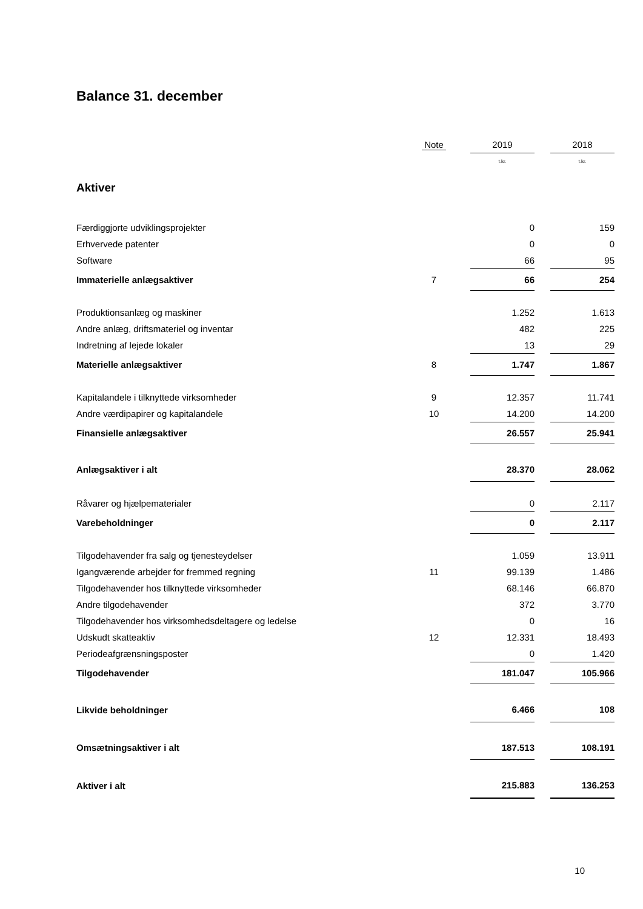Balance 31. december
| | Note | 2019 | | 2018 |
| --- | --- | --- | --- | --- |
| | | t.kr. | | t.kr. |
| Aktiver | | | | |
| Færdiggjorte udviklingsprojekter | | 0 | | 159 |
| Erhvervede patenter | | 0 | | 0 |
| Software | | 66 | | 95 |
| Immaterielle anlægsaktiver | 7 | 66 | | 254 |
| Produktionsanlæg og maskiner | | 1.252 | | 1.613 |
| Andre anlæg, driftsmateriel og inventar | | 482 | | 225 |
| Indretning af lejede lokaler | | 13 | | 29 |
| Materielle anlægsaktiver | 8 | 1.747 | | 1.867 |
| Kapitalandele i tilknyttede virksomheder | 9 | 12.357 | | 11.741 |
| Andre værdipapirer og kapitalandele | 10 | 14.200 | | 14.200 |
| Finansielle anlægsaktiver | | 26.557 | | 25.941 |
| Anlægsaktiver i alt | | 28.370 | | 28.062 |
| Råvarer og hjælpematerialer | | 0 | | 2.117 |
| Varebeholdninger | | 0 | | 2.117 |
| Tilgodehavender fra salg og tjenesteydelser | | 1.059 | | 13.911 |
| Igangværende arbejder for fremmed regning | 11 | 99.139 | | 1.486 |
| Tilgodehavender hos tilknyttede virksomheder | | 68.146 | | 66.870 |
| Andre tilgodehavender | | 372 | | 3.770 |
| Tilgodehavender hos virksomhedsdeltagere og ledelse | | 0 | | 16 |
| Udskudt skatteaktiv | 12 | 12.331 | | 18.493 |
| Periodeafgrænsningsposter | | 0 | | 1.420 |
| Tilgodehavender | | 181.047 | | 105.966 |
| Likvide beholdninger | | 6.466 | | 108 |
| Omsætningsaktiver i alt | | 187.513 | | 108.191 |
| Aktiver i alt | | 215.883 | | 136.253 |
10